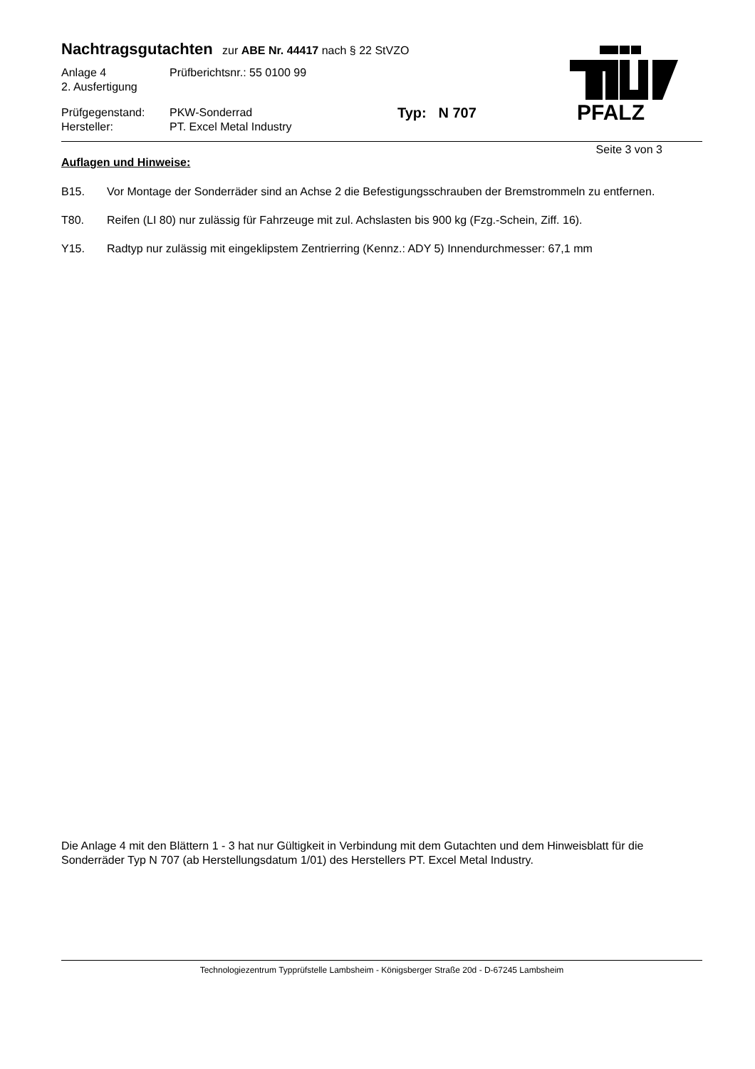PFALZ
Nachtragsgutachten
zur ABE Nr. 44417 nach § 22 StVZO
Anlage 4 Prüfberichtsnr.: 55 0100 99
2. Ausfertigung
Prüfgegenstand: PKW-Sonderrad Typ: N 707
Hersteller: PT. Excel Metal Industry
Seite 3 von 3
Auflagen und Hinweise:
B15. Vor Montage der Sonderräder sind an Achse 2 die Befestigungsschrauben der Bremstrommeln zu entfernen.
T80. Reifen (LI 80) nur zulässig für Fahrzeuge mit zul. Achslasten bis 900 kg (Fzg.-Schein, Ziff. 16).
Y15. Radtyp nur zulässig mit eingeklipstem Zentrierring (Kennz.: ADY 5) Innendurchmesser: 67,1 mm
Die Anlage 4 mit den Blättern 1 - 3 hat nur Gültigkeit in Verbindung mit dem Gutachten und dem Hinweisblatt für die Sonderräder Typ N 707 (ab Herstellungsdatum 1/01) des Herstellers PT. Excel Metal Industry.
Technologiezentrum Typprüfstelle Lambsheim - Königsberger Straße 20d - D-67245 Lambsheim